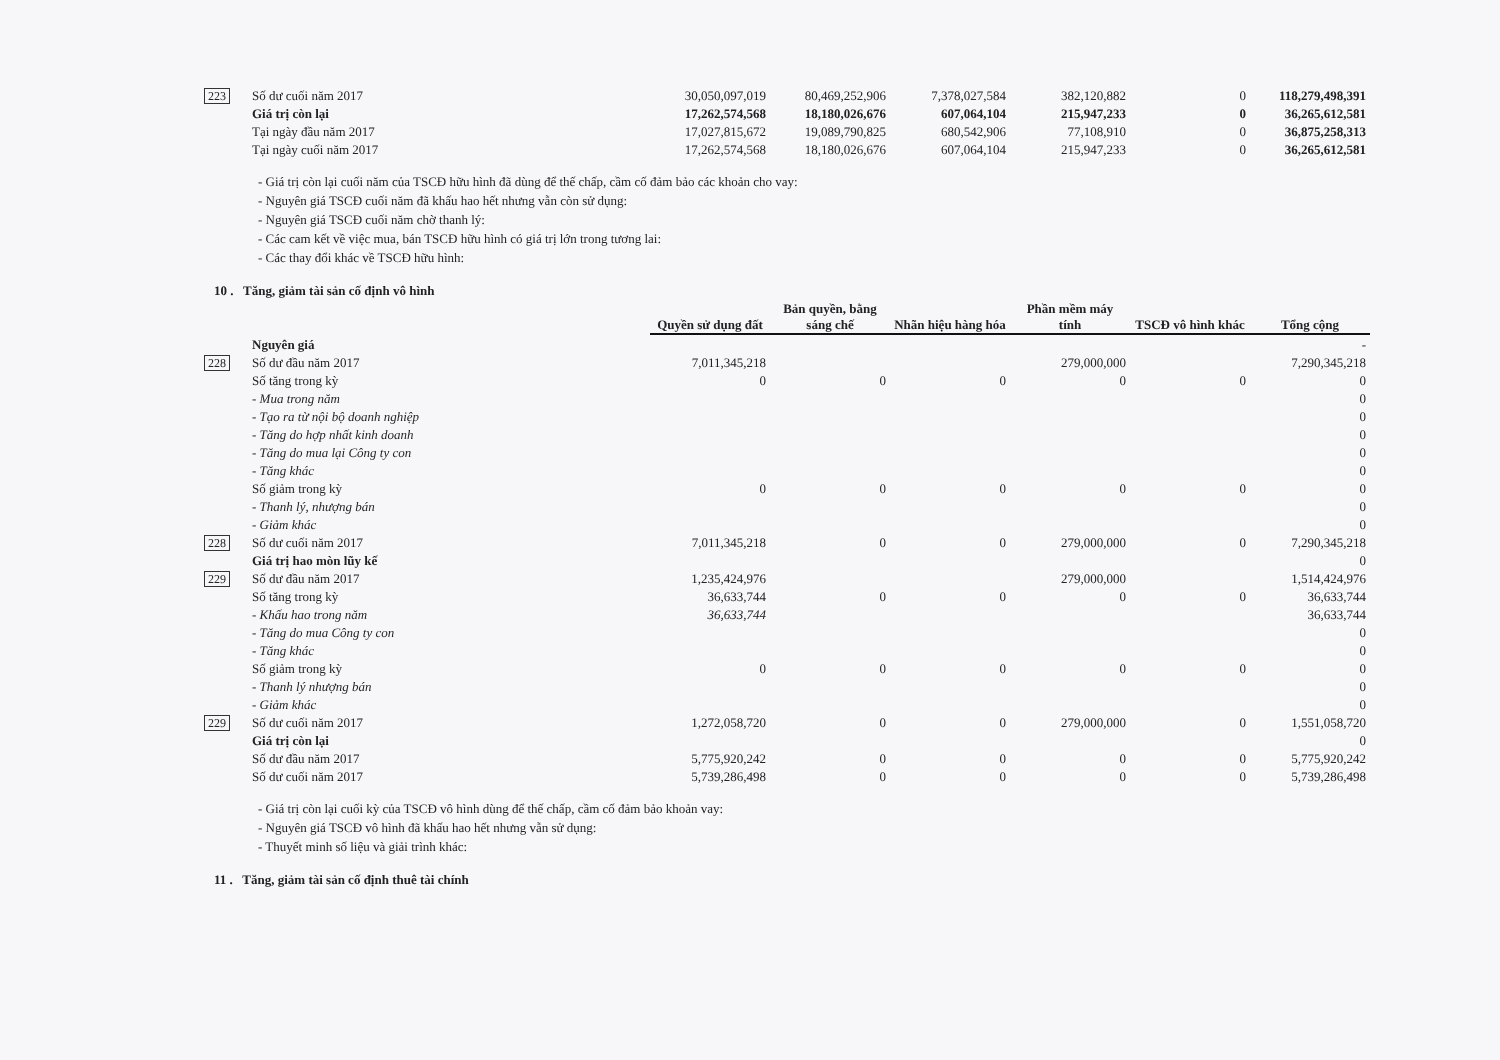| 223 | Số dư cuối năm 2017 | 30,050,097,019 | 80,469,252,906 | 7,378,027,584 | 382,120,882 | 0 | 118,279,498,391 |
| | Giá trị còn lại | 17,262,574,568 | 18,180,026,676 | 607,064,104 | 215,947,233 | 0 | 36,265,612,581 |
| | Tại ngày đầu năm 2017 | 17,027,815,672 | 19,089,790,825 | 680,542,906 | 77,108,910 | 0 | 36,875,258,313 |
| | Tại ngày cuối năm 2017 | 17,262,574,568 | 18,180,026,676 | 607,064,104 | 215,947,233 | 0 | 36,265,612,581 |
- Giá trị còn lại cuối năm của TSCĐ hữu hình đã dùng để thế chấp, cầm cố đảm bảo các khoản cho vay:
- Nguyên giá TSCĐ cuối năm đã khấu hao hết nhưng vẫn còn sử dụng:
- Nguyên giá TSCĐ cuối năm chờ thanh lý:
- Các cam kết về việc mua, bán TSCĐ hữu hình có giá trị lớn trong tương lai:
- Các thay đổi khác về TSCĐ hữu hình:
10 . Tăng, giảm tài sản cố định vô hình
| | | Quyền sử dụng đất | Bản quyền, bằng sáng chế | Nhãn hiệu hàng hóa | Phần mềm máy tính | TSCĐ vô hình khác | Tổng cộng |
| | Nguyên giá | | | | | | - |
| 228 | Số dư đầu năm 2017 | 7,011,345,218 | | | 279,000,000 | | 7,290,345,218 |
| | Số tăng trong kỳ | 0 | 0 | 0 | 0 | 0 | 0 |
| | - Mua trong năm | | | | | | 0 |
| | - Tạo ra từ nội bộ doanh nghiệp | | | | | | 0 |
| | - Tăng do hợp nhất kinh doanh | | | | | | 0 |
| | - Tăng do mua lại Công ty con | | | | | | 0 |
| | - Tăng khác | | | | | | 0 |
| | Số giảm trong kỳ | 0 | 0 | 0 | 0 | 0 | 0 |
| | - Thanh lý, nhượng bán | | | | | | 0 |
| | - Giảm khác | | | | | | 0 |
| 228 | Số dư cuối năm 2017 | 7,011,345,218 | 0 | 0 | 279,000,000 | 0 | 7,290,345,218 |
| | Giá trị hao mòn lũy kế | | | | | | 0 |
| 229 | Số dư đầu năm 2017 | 1,235,424,976 | | | 279,000,000 | | 1,514,424,976 |
| | Số tăng trong kỳ | 36,633,744 | 0 | 0 | 0 | 0 | 36,633,744 |
| | - Khấu hao trong năm | 36,633,744 | | | | | 36,633,744 |
| | - Tăng do mua Công ty con | | | | | | 0 |
| | - Tăng khác | | | | | | 0 |
| | Số giảm trong kỳ | 0 | 0 | 0 | 0 | 0 | 0 |
| | - Thanh lý nhượng bán | | | | | | 0 |
| | - Giảm khác | | | | | | 0 |
| 229 | Số dư cuối năm 2017 | 1,272,058,720 | 0 | 0 | 279,000,000 | 0 | 1,551,058,720 |
| | Giá trị còn lại | | | | | | 0 |
| | Số dư đầu năm 2017 | 5,775,920,242 | 0 | 0 | 0 | 0 | 5,775,920,242 |
| | Số dư cuối năm 2017 | 5,739,286,498 | 0 | 0 | 0 | 0 | 5,739,286,498 |
- Giá trị còn lại cuối kỳ của TSCĐ vô hình dùng để thế chấp, cầm cố đảm bảo khoản vay:
- Nguyên giá TSCĐ vô hình đã khấu hao hết nhưng vẫn sử dụng:
- Thuyết minh số liệu và giải trình khác:
11 . Tăng, giảm tài sản cố định thuê tài chính